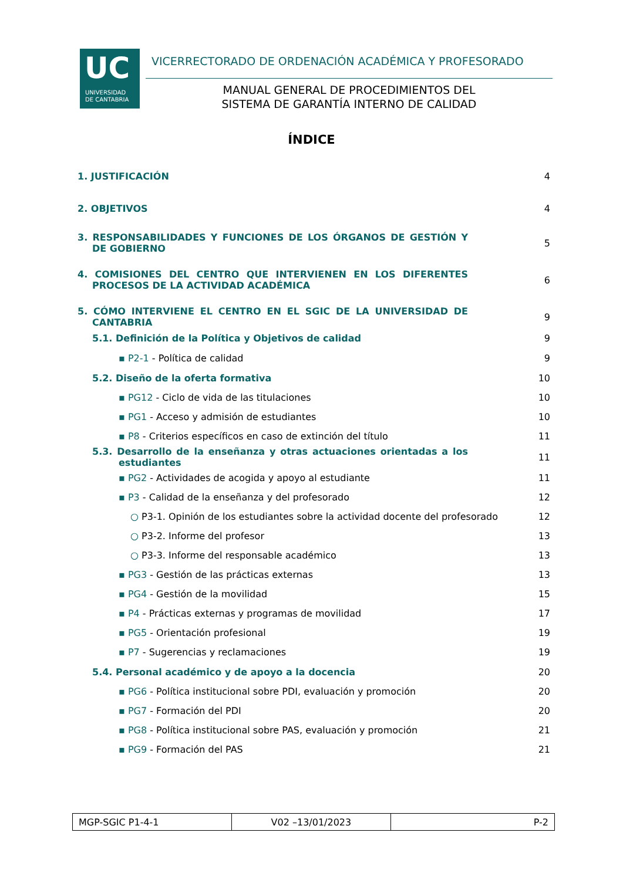UC
UNIVERSIDAD
DE CANTABRIA
VICERRECTORADO DE ORDENACIÓN ACADÉMICA Y PROFESORADO
MANUAL GENERAL DE PROCEDIMIENTOS DEL
SISTEMA DE GARANTÍA INTERNO DE CALIDAD
ÍNDICE
1. JUSTIFICACIÓN 4
2. OBJETIVOS 4
3. RESPONSABILIDADES Y FUNCIONES DE LOS ÓRGANOS DE GESTIÓN Y DE GOBIERNO 5
4. COMISIONES DEL CENTRO QUE INTERVIENEN EN LOS DIFERENTES PROCESOS DE LA ACTIVIDAD ACADÉMICA 6
5. CÓMO INTERVIENE EL CENTRO EN EL SGIC DE LA UNIVERSIDAD DE CANTABRIA 9
5.1. Definición de la Política y Objetivos de calidad 9
▪ P2-1 - Política de calidad 9
5.2. Diseño de la oferta formativa 10
▪ PG12 - Ciclo de vida de las titulaciones 10
▪ PG1 - Acceso y admisión de estudiantes 10
▪ P8 - Criterios específicos en caso de extinción del título 11
5.3. Desarrollo de la enseñanza y otras actuaciones orientadas a los estudiantes 11
▪ PG2 - Actividades de acogida y apoyo al estudiante 11
▪ P3 - Calidad de la enseñanza y del profesorado 12
○ P3-1. Opinión de los estudiantes sobre la actividad docente del profesorado 12
○ P3-2. Informe del profesor 13
○ P3-3. Informe del responsable académico 13
▪ PG3 - Gestión de las prácticas externas 13
▪ PG4 - Gestión de la movilidad 15
▪ P4 - Prácticas externas y programas de movilidad 17
▪ PG5 - Orientación profesional 19
▪ P7 - Sugerencias y reclamaciones 19
5.4. Personal académico y de apoyo a la docencia 20
▪ PG6 - Política institucional sobre PDI, evaluación y promoción 20
▪ PG7 - Formación del PDI 20
▪ PG8 - Política institucional sobre PAS, evaluación y promoción 21
▪ PG9 - Formación del PAS 21
| MGP-SGIC P1-4-1 | V02 –13/01/2023 | P-2 |